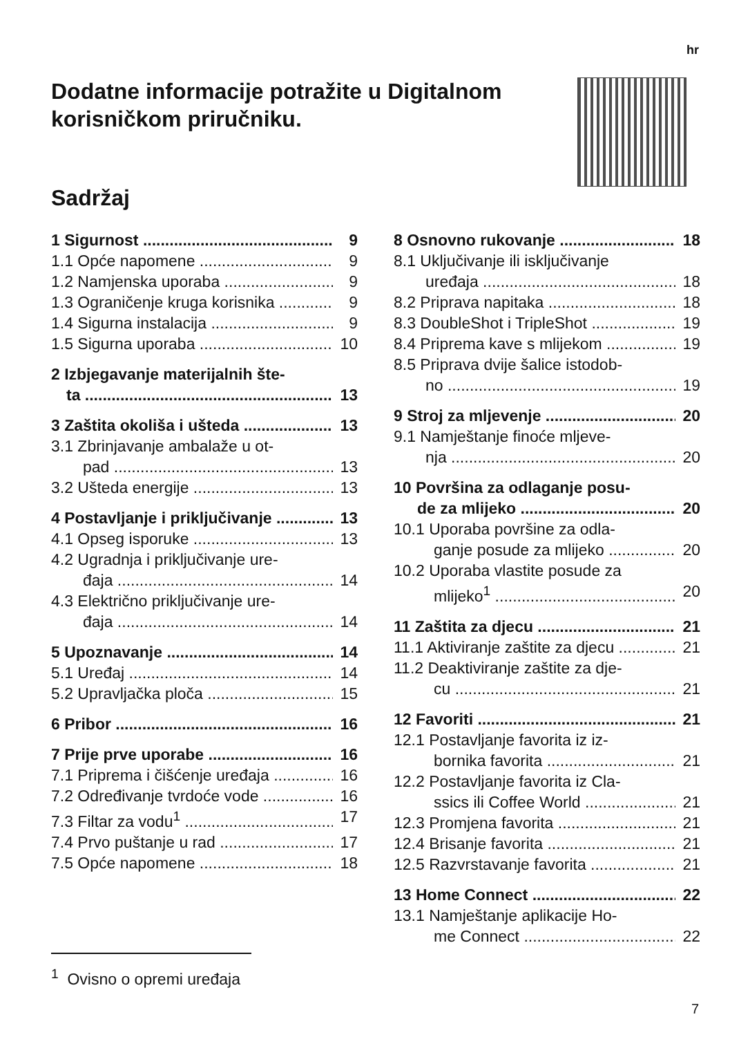hr
Dodatne informacije potražite u Digitalnom korisničkom priručniku.
Sadržaj
1 Sigurnost 9
1.1 Opće napomene 9
1.2 Namjenska uporaba 9
1.3 Ograničenje kruga korisnika 9
1.4 Sigurna instalacija 9
1.5 Sigurna uporaba 10
2 Izbjegavanje materijalnih šte-
ta 13
3 Zaštita okoliša i ušteda 13
3.1 Zbrinjavanje ambalaže u ot-
pad 13
3.2 Ušteda energije 13
4 Postavljanje i priključivanje 13
4.1 Opseg isporuke 13
4.2 Ugradnja i priključivanje ure-
đaja 14
4.3 Električno priključivanje ure-
đaja 14
5 Upoznavanje 14
5.1 Uređaj 14
5.2 Upravljačka ploča 15
6 Pribor 16
7 Prije prve uporabe 16
7.1 Priprema i čišćenje uređaja 16
7.2 Određivanje tvrdoće vode 16
7.3 Filtar za vodu<sup>1</sup> 17
7.4 Prvo puštanje u rad 17
7.5 Opće napomene 18
8 Osnovno rukovanje 18
8.1 Uključivanje ili isključivanje
uređaja 18
8.2 Priprava napitaka 18
8.3 DoubleShot i TripleShot 19
8.4 Priprema kave s mlijekom 19
8.5 Priprava dvije šalice istodob-
no 19
9 Stroj za mljevenje 20
9.1 Namještanje finoće mljeve-
nja 20
10 Površina za odlaganje posu-
de za mlijeko 20
10.1 Uporaba površine za odla-
ganje posude za mlijeko 20
10.2 Uporaba vlastite posude za
mlijeko<sup>1</sup> 20
11 Zaštita za djecu 21
11.1 Aktiviranje zaštite za djecu 21
11.2 Deaktiviranje zaštite za dje-
cu 21
12 Favoriti 21
12.1 Postavljanje favorita iz iz-
bornika favorita 21
12.2 Postavljanje favorita iz Cla-
ssics ili Coffee World 21
12.3 Promjena favorita 21
12.4 Brisanje favorita 21
12.5 Razvrstavanje favorita 21
13 Home Connect 22
13.1 Namještanje aplikacije Ho-
me Connect 22
<sup>1</sup> Ovisno o opremi uređaja
7